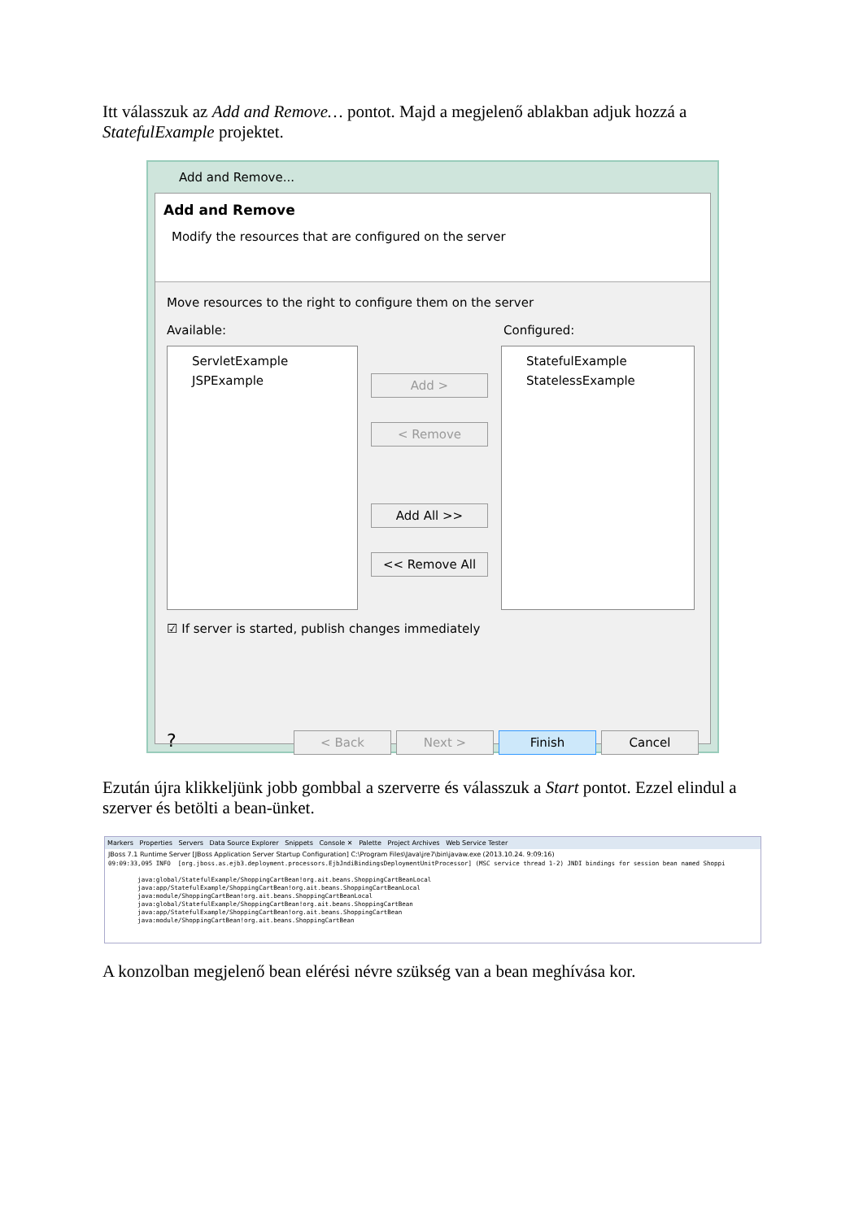Itt válasszuk az Add and Remove… pontot. Majd a megjelenő ablakban adjuk hozzá a StatefulExample projektet.
Add and Remove...
Add and Remove
Modify the resources that are configured on the server
Move resources to the right to configure them on the server
Available: Configured:
ServletExample
JSPExample
Add >
< Remove
Add All >>
<< Remove All
StatefulExample
StatelessExample
☑ If server is started, publish changes immediately
? < Back Next > Finish Cancel
Ezután újra klikkeljünk jobb gombbal a szerverre és válasszuk a Start pontot. Ezzel elindul a szerver és betölti a bean-ünket.
Markers Properties Servers Data Source Explorer Snippets Console ✕ Palette Project Archives Web Service Tester
JBoss 7.1 Runtime Server [JBoss Application Server Startup Configuration] C:\Program Files\Java\jre7\bin\javaw.exe (2013.10.24. 9:09:16)
09:09:33,095 INFO [org.jboss.as.ejb3.deployment.processors.EjbJndiBindingsDeploymentUnitProcessor] (MSC service thread 1-2) JNDI bindings for session bean named Shoppi java:global/StatefulExample/ShoppingCartBean!org.ait.beans.ShoppingCartBeanLocal java:app/StatefulExample/ShoppingCartBean!org.ait.beans.ShoppingCartBeanLocal java:module/ShoppingCartBean!org.ait.beans.ShoppingCartBeanLocal java:global/StatefulExample/ShoppingCartBean!org.ait.beans.ShoppingCartBean java:app/StatefulExample/ShoppingCartBean!org.ait.beans.ShoppingCartBean java:module/ShoppingCartBean!org.ait.beans.ShoppingCartBean
A konzolban megjelenő bean elérési névre szükség van a bean meghívása kor.